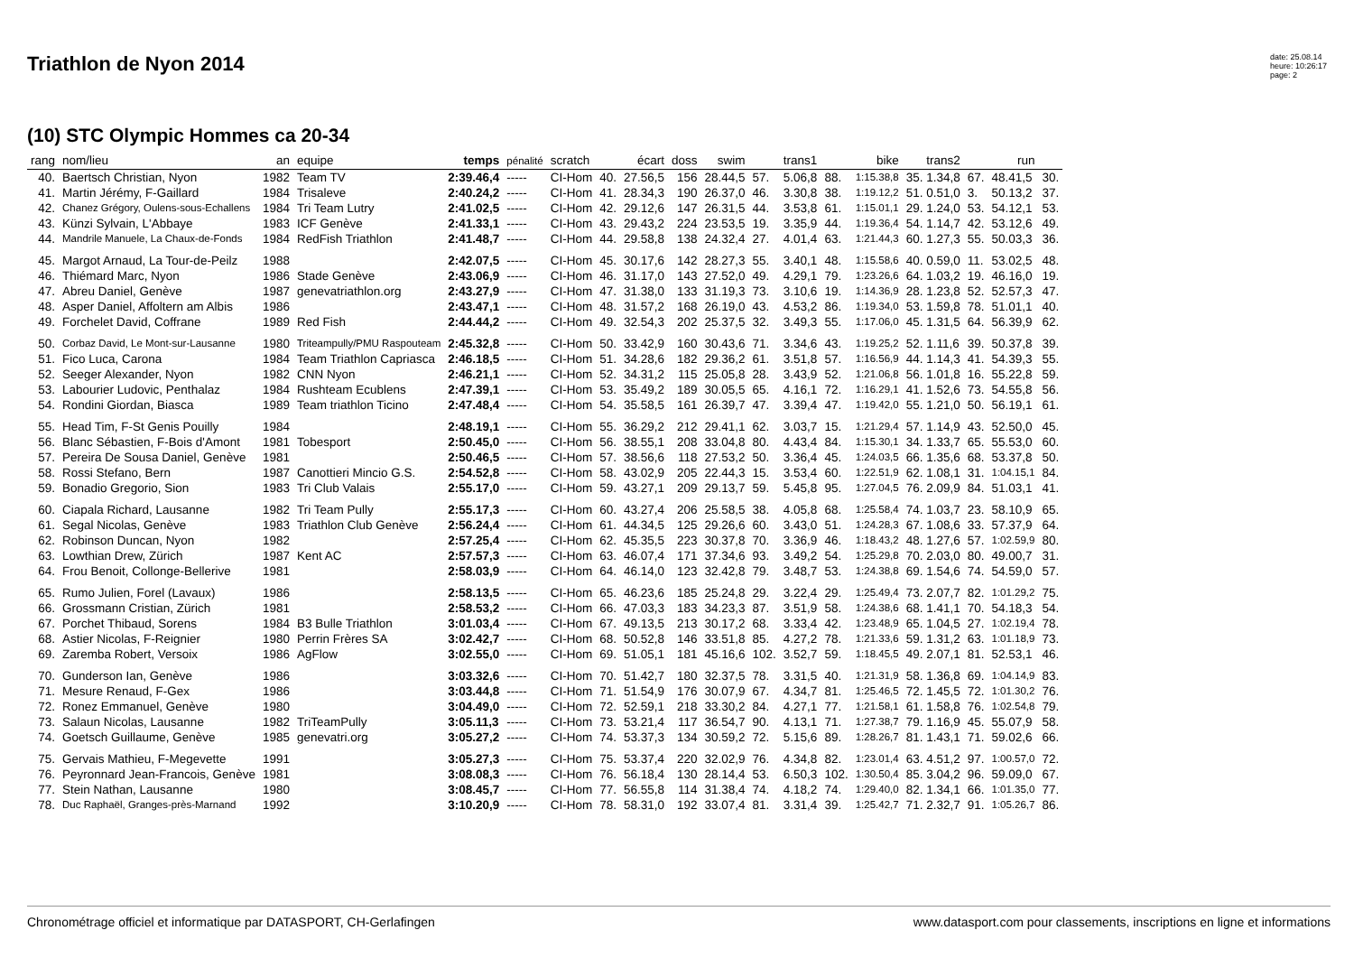Triathlon de Nyon 2014
date: 25.08.14
heure: 10:26:17
page: 2
(10) STC Olympic Hommes ca 20-34
| rang | nom/lieu | an | equipe | temps | pénalité | scratch | écart | | doss | swim | | trans1 | bike | | trans2 | run | | |
| --- | --- | --- | --- | --- | --- | --- | --- | --- | --- | --- | --- | --- | --- | --- | --- | --- | --- | --- |
| 40. | Baertsch Christian, Nyon | 1982 | Team TV | 2:39.46,4 | ----- | CI-Hom | 40. | 27.56,5 | 156 | 28.44,5 | 57. | 5.06,8 | 88. | 1:15.38,8 | 35. 1.34,8 | 67. | 48.41,5 | 30. |
| 41. | Martin Jérémy, F-Gaillard | 1984 | Trisaleve | 2:40.24,2 | ----- | CI-Hom | 41. | 28.34,3 | 190 | 26.37,0 | 46. | 3.30,8 | 38. | 1:19.12,2 | 51. 0.51,0 | 3. | 50.13,2 | 37. |
| 42. | Chanez Grégory, Oulens-sous-Echallens | 1984 | Tri Team Lutry | 2:41.02,5 | ----- | CI-Hom | 42. | 29.12,6 | 147 | 26.31,5 | 44. | 3.53,8 | 61. | 1:15.01,1 | 29. 1.24,0 | 53. | 54.12,1 | 53. |
| 43. | Künzi Sylvain, L'Abbaye | 1983 | ICF Genève | 2:41.33,1 | ----- | CI-Hom | 43. | 29.43,2 | 224 | 23.53,5 | 19. | 3.35,9 | 44. | 1:19.36,4 | 54. 1.14,7 | 42. | 53.12,6 | 49. |
| 44. | Mandrile Manuele, La Chaux-de-Fonds | 1984 | RedFish Triathlon | 2:41.48,7 | ----- | CI-Hom | 44. | 29.58,8 | 138 | 24.32,4 | 27. | 4.01,4 | 63. | 1:21.44,3 | 60. 1.27,3 | 55. | 50.03,3 | 36. |
| 45. | Margot Arnaud, La Tour-de-Peilz | 1988 | | 2:42.07,5 | ----- | CI-Hom | 45. | 30.17,6 | 142 | 28.27,3 | 55. | 3.40,1 | 48. | 1:15.58,6 | 40. 0.59,0 | 11. | 53.02,5 | 48. |
| 46. | Thiémard Marc, Nyon | 1986 | Stade Genève | 2:43.06,9 | ----- | CI-Hom | 46. | 31.17,0 | 143 | 27.52,0 | 49. | 4.29,1 | 79. | 1:23.26,6 | 64. 1.03,2 | 19. | 46.16,0 | 19. |
| 47. | Abreu Daniel, Genève | 1987 | genevatriathlon.org | 2:43.27,9 | ----- | CI-Hom | 47. | 31.38,0 | 133 | 31.19,3 | 73. | 3.10,6 | 19. | 1:14.36,9 | 28. 1.23,8 | 52. | 52.57,3 | 47. |
| 48. | Asper Daniel, Affoltern am Albis | 1986 | | 2:43.47,1 | ----- | CI-Hom | 48. | 31.57,2 | 168 | 26.19,0 | 43. | 4.53,2 | 86. | 1:19.34,0 | 53. 1.59,8 | 78. | 51.01,1 | 40. |
| 49. | Forchelet David, Coffrane | 1989 | Red Fish | 2:44.44,2 | ----- | CI-Hom | 49. | 32.54,3 | 202 | 25.37,5 | 32. | 3.49,3 | 55. | 1:17.06,0 | 45. 1.31,5 | 64. | 56.39,9 | 62. |
| 50. | Corbaz David, Le Mont-sur-Lausanne | 1980 | Triteampully/PMU Raspouteam | 2:45.32,8 | ----- | CI-Hom | 50. | 33.42,9 | 160 | 30.43,6 | 71. | 3.34,6 | 43. | 1:19.25,2 | 52. 1.11,6 | 39. | 50.37,8 | 39. |
| 51. | Fico Luca, Carona | 1984 | Team Triathlon Capriasca | 2:46.18,5 | ----- | CI-Hom | 51. | 34.28,6 | 182 | 29.36,2 | 61. | 3.51,8 | 57. | 1:16.56,9 | 44. 1.14,3 | 41. | 54.39,3 | 55. |
| 52. | Seeger Alexander, Nyon | 1982 | CNN Nyon | 2:46.21,1 | ----- | CI-Hom | 52. | 34.31,2 | 115 | 25.05,8 | 28. | 3.43,9 | 52. | 1:21.06,8 | 56. 1.01,8 | 16. | 55.22,8 | 59. |
| 53. | Labourier Ludovic, Penthalaz | 1984 | Rushteam Ecublens | 2:47.39,1 | ----- | CI-Hom | 53. | 35.49,2 | 189 | 30.05,5 | 65. | 4.16,1 | 72. | 1:16.29,1 | 41. 1.52,6 | 73. | 54.55,8 | 56. |
| 54. | Rondini Giordan, Biasca | 1989 | Team triathlon Ticino | 2:47.48,4 | ----- | CI-Hom | 54. | 35.58,5 | 161 | 26.39,7 | 47. | 3.39,4 | 47. | 1:19.42,0 | 55. 1.21,0 | 50. | 56.19,1 | 61. |
| 55. | Head Tim, F-St Genis Pouilly | 1984 | | 2:48.19,1 | ----- | CI-Hom | 55. | 36.29,2 | 212 | 29.41,1 | 62. | 3.03,7 | 15. | 1:21.29,4 | 57. 1.14,9 | 43. | 52.50,0 | 45. |
| 56. | Blanc Sébastien, F-Bois d'Amont | 1981 | Tobesport | 2:50.45,0 | ----- | CI-Hom | 56. | 38.55,1 | 208 | 33.04,8 | 80. | 4.43,4 | 84. | 1:15.30,1 | 34. 1.33,7 | 65. | 55.53,0 | 60. |
| 57. | Pereira De Sousa Daniel, Genève | 1981 | | 2:50.46,5 | ----- | CI-Hom | 57. | 38.56,6 | 118 | 27.53,2 | 50. | 3.36,4 | 45. | 1:24.03,5 | 66. 1.35,6 | 68. | 53.37,8 | 50. |
| 58. | Rossi Stefano, Bern | 1987 | Canottieri Mincio G.S. | 2:54.52,8 | ----- | CI-Hom | 58. | 43.02,9 | 205 | 22.44,3 | 15. | 3.53,4 | 60. | 1:22.51,9 | 62. 1.08,1 | 31. | 1:04.15,1 | 84. |
| 59. | Bonadio Gregorio, Sion | 1983 | Tri Club Valais | 2:55.17,0 | ----- | CI-Hom | 59. | 43.27,1 | 209 | 29.13,7 | 59. | 5.45,8 | 95. | 1:27.04,5 | 76. 2.09,9 | 84. | 51.03,1 | 41. |
| 60. | Ciapala Richard, Lausanne | 1982 | Tri Team Pully | 2:55.17,3 | ----- | CI-Hom | 60. | 43.27,4 | 206 | 25.58,5 | 38. | 4.05,8 | 68. | 1:25.58,4 | 74. 1.03,7 | 23. | 58.10,9 | 65. |
| 61. | Segal Nicolas, Genève | 1983 | Triathlon Club Genève | 2:56.24,4 | ----- | CI-Hom | 61. | 44.34,5 | 125 | 29.26,6 | 60. | 3.43,0 | 51. | 1:24.28,3 | 67. 1.08,6 | 33. | 57.37,9 | 64. |
| 62. | Robinson Duncan, Nyon | 1982 | | 2:57.25,4 | ----- | CI-Hom | 62. | 45.35,5 | 223 | 30.37,8 | 70. | 3.36,9 | 46. | 1:18.43,2 | 48. 1.27,6 | 57. | 1:02.59,9 | 80. |
| 63. | Lowthian Drew, Zürich | 1987 | Kent AC | 2:57.57,3 | ----- | CI-Hom | 63. | 46.07,4 | 171 | 37.34,6 | 93. | 3.49,2 | 54. | 1:25.29,8 | 70. 2.03,0 | 80. | 49.00,7 | 31. |
| 64. | Frou Benoit, Collonge-Bellerive | 1981 | | 2:58.03,9 | ----- | CI-Hom | 64. | 46.14,0 | 123 | 32.42,8 | 79. | 3.48,7 | 53. | 1:24.38,8 | 69. 1.54,6 | 74. | 54.59,0 | 57. |
| 65. | Rumo Julien, Forel (Lavaux) | 1986 | | 2:58.13,5 | ----- | CI-Hom | 65. | 46.23,6 | 185 | 25.24,8 | 29. | 3.22,4 | 29. | 1:25.49,4 | 73. 2.07,7 | 82. | 1:01.29,2 | 75. |
| 66. | Grossmann Cristian, Zürich | 1981 | | 2:58.53,2 | ----- | CI-Hom | 66. | 47.03,3 | 183 | 34.23,3 | 87. | 3.51,9 | 58. | 1:24.38,6 | 68. 1.41,1 | 70. | 54.18,3 | 54. |
| 67. | Porchet Thibaud, Sorens | 1984 | B3 Bulle Triathlon | 3:01.03,4 | ----- | CI-Hom | 67. | 49.13,5 | 213 | 30.17,2 | 68. | 3.33,4 | 42. | 1:23.48,9 | 65. 1.04,5 | 27. | 1:02.19,4 | 78. |
| 68. | Astier Nicolas, F-Reignier | 1980 | Perrin Frères SA | 3:02.42,7 | ----- | CI-Hom | 68. | 50.52,8 | 146 | 33.51,8 | 85. | 4.27,2 | 78. | 1:21.33,6 | 59. 1.31,2 | 63. | 1:01.18,9 | 73. |
| 69. | Zaremba Robert, Versoix | 1986 | AgFlow | 3:02.55,0 | ----- | CI-Hom | 69. | 51.05,1 | 181 | 45.16,6 | 102. | 3.52,7 | 59. | 1:18.45,5 | 49. 2.07,1 | 81. | 52.53,1 | 46. |
| 70. | Gunderson Ian, Genève | 1986 | | 3:03.32,6 | ----- | CI-Hom | 70. | 51.42,7 | 180 | 32.37,5 | 78. | 3.31,5 | 40. | 1:21.31,9 | 58. 1.36,8 | 69. | 1:04.14,9 | 83. |
| 71. | Mesure Renaud, F-Gex | 1986 | | 3:03.44,8 | ----- | CI-Hom | 71. | 51.54,9 | 176 | 30.07,9 | 67. | 4.34,7 | 81. | 1:25.46,5 | 72. 1.45,5 | 72. | 1:01.30,2 | 76. |
| 72. | Ronez Emmanuel, Genève | 1980 | | 3:04.49,0 | ----- | CI-Hom | 72. | 52.59,1 | 218 | 33.30,2 | 84. | 4.27,1 | 77. | 1:21.58,1 | 61. 1.58,8 | 76. | 1:02.54,8 | 79. |
| 73. | Salaun Nicolas, Lausanne | 1982 | TriTeamPully | 3:05.11,3 | ----- | CI-Hom | 73. | 53.21,4 | 117 | 36.54,7 | 90. | 4.13,1 | 71. | 1:27.38,7 | 79. 1.16,9 | 45. | 55.07,9 | 58. |
| 74. | Goetsch Guillaume, Genève | 1985 | genevatri.org | 3:05.27,2 | ----- | CI-Hom | 74. | 53.37,3 | 134 | 30.59,2 | 72. | 5.15,6 | 89. | 1:28.26,7 | 81. 1.43,1 | 71. | 59.02,6 | 66. |
| 75. | Gervais Mathieu, F-Megevette | 1991 | | 3:05.27,3 | ----- | CI-Hom | 75. | 53.37,4 | 220 | 32.02,9 | 76. | 4.34,8 | 82. | 1:23.01,4 | 63. 4.51,2 | 97. | 1:00.57,0 | 72. |
| 76. | Peyronnard Jean-Francois, Genève | 1981 | | 3:08.08,3 | ----- | CI-Hom | 76. | 56.18,4 | 130 | 28.14,4 | 53. | 6.50,3 | 102. | 1:30.50,4 | 85. 3.04,2 | 96. | 59.09,0 | 67. |
| 77. | Stein Nathan, Lausanne | 1980 | | 3:08.45,7 | ----- | CI-Hom | 77. | 56.55,8 | 114 | 31.38,4 | 74. | 4.18,2 | 74. | 1:29.40,0 | 82. 1.34,1 | 66. | 1:01.35,0 | 77. |
| 78. | Duc Raphaël, Granges-près-Marnand | 1992 | | 3:10.20,9 | ----- | CI-Hom | 78. | 58.31,0 | 192 | 33.07,4 | 81. | 3.31,4 | 39. | 1:25.42,7 | 71. 2.32,7 | 91. | 1:05.26,7 | 86. |
Chronométrage officiel et informatique par DATASPORT, CH-Gerlafingen www.datasport.com pour classements, inscriptions en ligne et informations